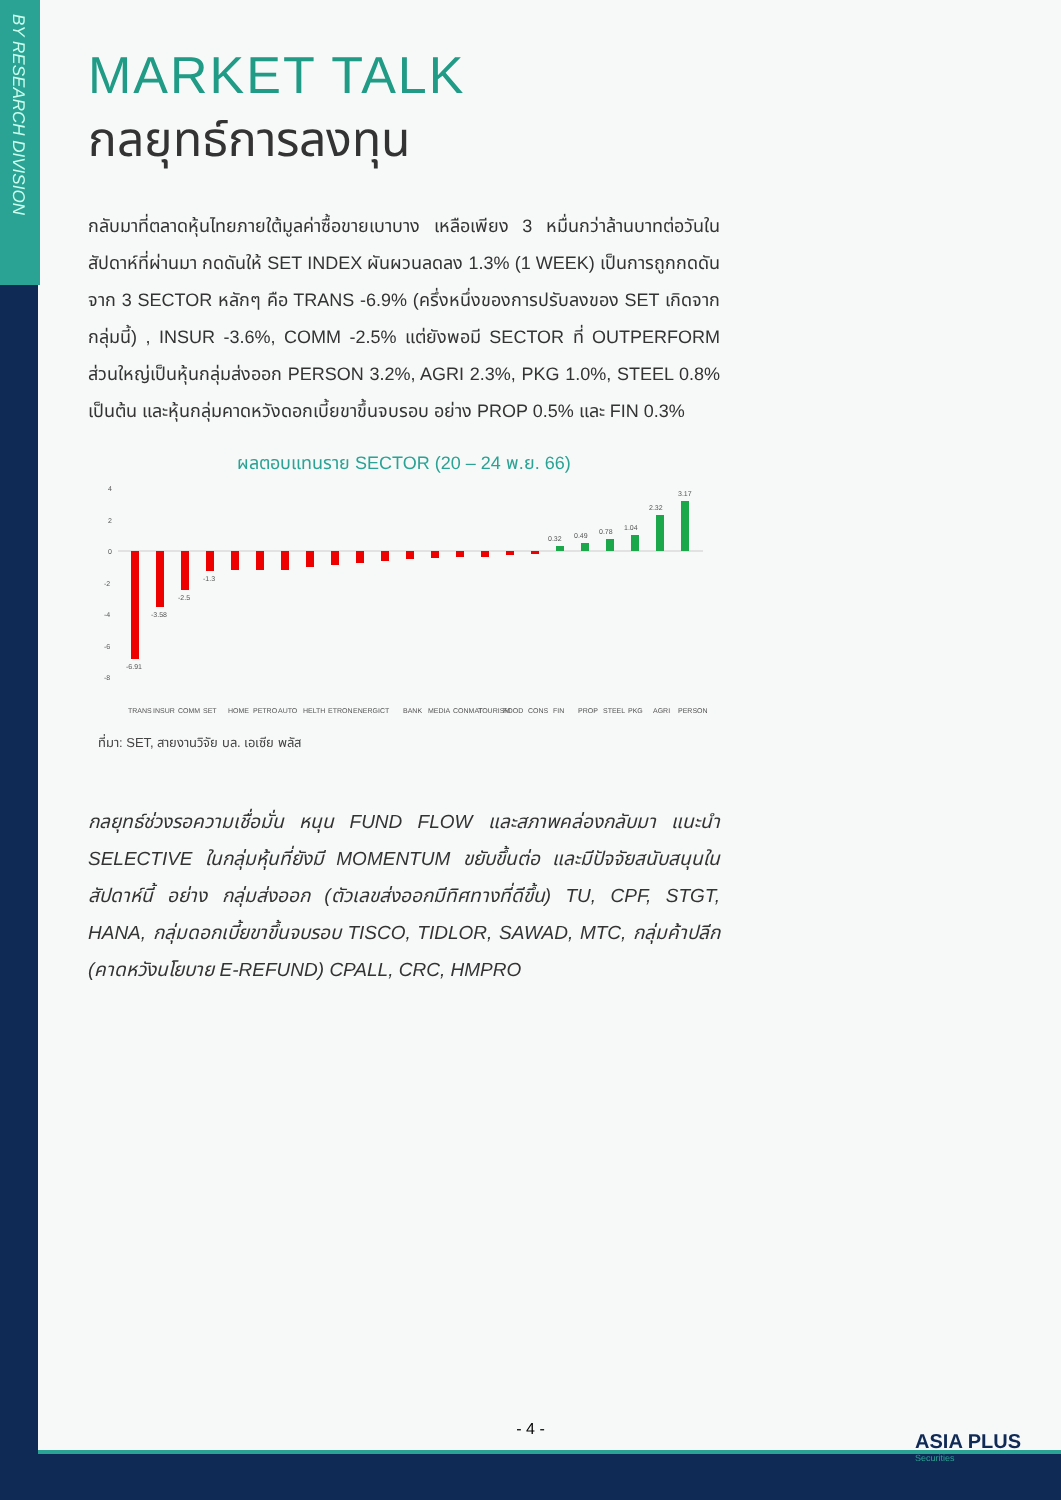BY RESEARCH DIVISION
MARKET TALK
กลยุทธ์การลงทุน
กลับมาที่ตลาดหุ้นไทยภายใต้มูลค่าซื้อขายเบาบาง เหลือเพียง 3 หมื่นกว่าล้านบาทต่อวันในสัปดาห์ที่ผ่านมา กดดันให้ SET INDEX ผันผวนลดลง 1.3% (1 WEEK) เป็นการถูกกดดันจาก 3 SECTOR หลักๆ คือ TRANS -6.9% (ครึ่งหนึ่งของการปรับลงของ SET เกิดจากกลุ่มนี้) , INSUR -3.6%, COMM -2.5% แต่ยังพอมี SECTOR ที่ OUTPERFORM ส่วนใหญ่เป็นหุ้นกลุ่มส่งออก PERSON 3.2%, AGRI 2.3%, PKG 1.0%, STEEL 0.8% เป็นต้น และหุ้นกลุ่มคาดหวังดอกเบี้ยขาขึ้นจบรอบ อย่าง PROP 0.5% และ FIN 0.3%
ผลตอบแทนราย SECTOR (20 – 24 พ.ย. 66)
4
2
0
-2
-4
-6
-8
-6.91
-3.58
-2.5
-1.3
0.32
0.49
0.78
1.04
2.32
3.17
TRANS
INSUR
COMM
SET
HOME
PETRO
AUTO
HELTH
ETRON
ENERG
ICT
BANK
MEDIA
CONMAT
TOURISM
FOOD
CONS
FIN
PROP
STEEL
PKG
AGRI
PERSON
ที่มา: SET, สายงานวิจัย บล. เอเซีย พลัส
กลยุทธ์ช่วงรอความเชื่อมั่น หนุน FUND FLOW และสภาพคล่องกลับมา แนะนำ SELECTIVE ในกลุ่มหุ้นที่ยังมี MOMENTUM ขยับขึ้นต่อ และมีปัจจัยสนับสนุนในสัปดาห์นี้ อย่าง กลุ่มส่งออก (ตัวเลขส่งออกมีทิศทางที่ดีขึ้น) TU, CPF, STGT, HANA, กลุ่มดอกเบี้ยขาขึ้นจบรอบ TISCO, TIDLOR, SAWAD, MTC, กลุ่มค้าปลีก (คาดหวังนโยบาย E-REFUND) CPALL, CRC, HMPRO
- 4 -
ASIA PLUS
Securities